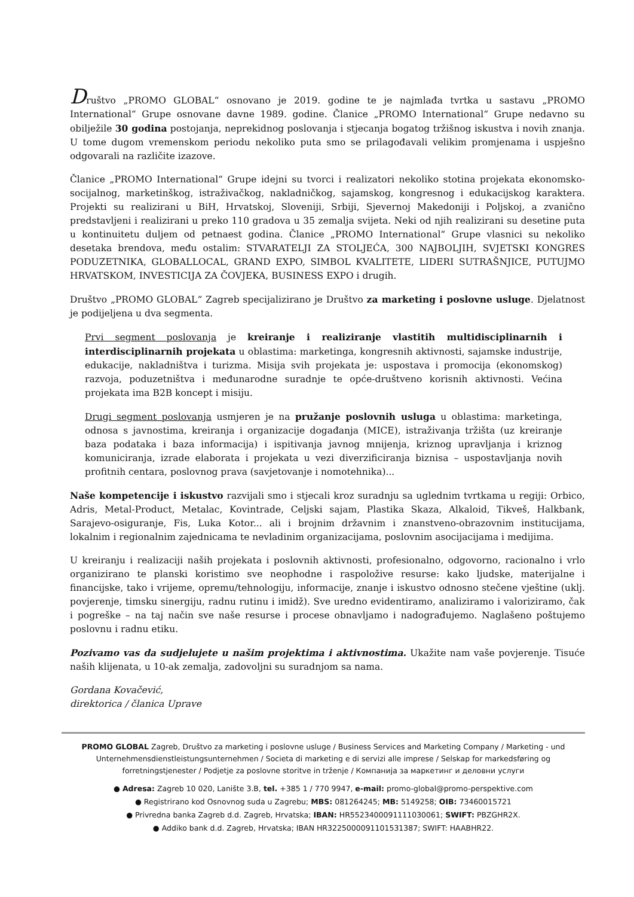Društvo „PROMO GLOBAL“ osnovano je 2019. godine te je najmlađa tvrtka u sastavu „PROMO International“ Grupe osnovane davne 1989. godine. Članice „PROMO International“ Grupe nedavno su obilježile 30 godina postojanja, neprekidnog poslovanja i stjecanja bogatog tržišnog iskustva i novih znanja. U tome dugom vremenskom periodu nekoliko puta smo se prilagođavali velikim promjenama i uspješno odgovarali na različite izazove.
Članice „PROMO International“ Grupe idejni su tvorci i realizatori nekoliko stotina projekata ekonomsko-socijalnog, marketinškog, istraživačkog, nakladničkog, sajamskog, kongresnog i edukacijskog karaktera. Projekti su realizirani u BiH, Hrvatskoj, Sloveniji, Srbiji, Sjevernoj Makedoniji i Poljskoj, a zvanično predstavljeni i realizirani u preko 110 gradova u 35 zemalja svijeta. Neki od njih realizirani su desetine puta u kontinuitetu duljem od petnaest godina. Članice „PROMO International“ Grupe vlasnici su nekoliko desetaka brendova, među ostalim: STVARATELJI ZA STOLJEĆA, 300 NAJBOLJIH, SVJETSKI KONGRES PODUZETNIKA, GLOBALLOCAL, GRAND EXPO, SIMBOL KVALITETE, LIDERI SUTRAŠNJICE, PUTUJMO HRVATSKOM, INVESTICIJA ZA ČOVJEKA, BUSINESS EXPO i drugih.
Društvo „PROMO GLOBAL“ Zagreb specijalizirano je Društvo za marketing i poslovne usluge. Djelatnost je podijeljena u dva segmenta.
Prvi segment poslovanja je kreiranje i realiziranje vlastitih multidisciplinarnih i interdisciplinarnih projekata u oblastima: marketinga, kongresnih aktivnosti, sajamske industrije, edukacije, nakladništva i turizma. Misija svih projekata je: uspostava i promocija (ekonomskog) razvoja, poduzetništva i međunarodne suradnje te opće-društveno korisnih aktivnosti. Većina projekata ima B2B koncept i misiju.
Drugi segment poslovanja usmjeren je na pružanje poslovnih usluga u oblastima: marketinga, odnosa s javnostima, kreiranja i organizacije događanja (MICE), istraživanja tržišta (uz kreiranje baza podataka i baza informacija) i ispitivanja javnog mnijenja, kriznog upravljanja i kriznog komuniciranja, izrade elaborata i projekata u vezi diverzificiranja biznisa – uspostavljanja novih profitnih centara, poslovnog prava (savjetovanje i nomotehnika)...
Naše kompetencije i iskustvo razvijali smo i stjecali kroz suradnju sa uglednim tvrtkama u regiji: Orbico, Adris, Metal-Product, Metalac, Kovintrade, Celjski sajam, Plastika Skaza, Alkaloid, Tikveš, Halkbank, Sarajevo-osiguranje, Fis, Luka Kotor... ali i brojnim državnim i znanstveno-obrazovnim institucijama, lokalnim i regionalnim zajednicama te nevladinim organizacijama, poslovnim asocijacijama i medijima.
U kreiranju i realizaciji naših projekata i poslovnih aktivnosti, profesionalno, odgovorno, racionalno i vrlo organizirano te planski koristimo sve neophodne i raspoložive resurse: kako ljudske, materijalne i financijske, tako i vrijeme, opremu/tehnologiju, informacije, znanje i iskustvo odnosno stečene vještine (uklj. povjerenje, timsku sinergiju, radnu rutinu i imidž). Sve uredno evidentiramo, analiziramo i valoriziramo, čak i pogreške – na taj način sve naše resurse i procese obnavljamo i nadograđujemo. Naglašeno poštujemo poslovnu i radnu etiku.
Pozivamo vas da sudjelujete u našim projektima i aktivnostima. Ukažite nam vaše povjerenje. Tisuće naših klijenata, u 10-ak zemalja, zadovoljni su suradnjom sa nama.
Gordana Kovačević,
direktorica / članica Uprave
PROMO GLOBAL Zagreb, Društvo za marketing i poslovne usluge / Business Services and Marketing Company / Marketing - und Unternehmensdienstleistungsunternehmen / Societa di marketing e di servizi alle imprese / Selskap for markedsføring og forretningstjenester / Podjetje za poslovne storitve in trženje / Компанија за маркетинг и деловни услуги
● Adresa: Zagreb 10 020, Lanište 3.B, tel. +385 1 / 770 9947, e-mail: promo-global@promo-perspektive.com
● Registrirano kod Osnovnog suda u Zagrebu; MBS: 081264245; MB: 5149258; OIB: 73460015721
● Privredna banka Zagreb d.d. Zagreb, Hrvatska; IBAN: HR5523400091111030061; SWIFT: PBZGHR2X.
● Addiko bank d.d. Zagreb, Hrvatska; IBAN HR3225000091101531387; SWIFT: HAABHR22.